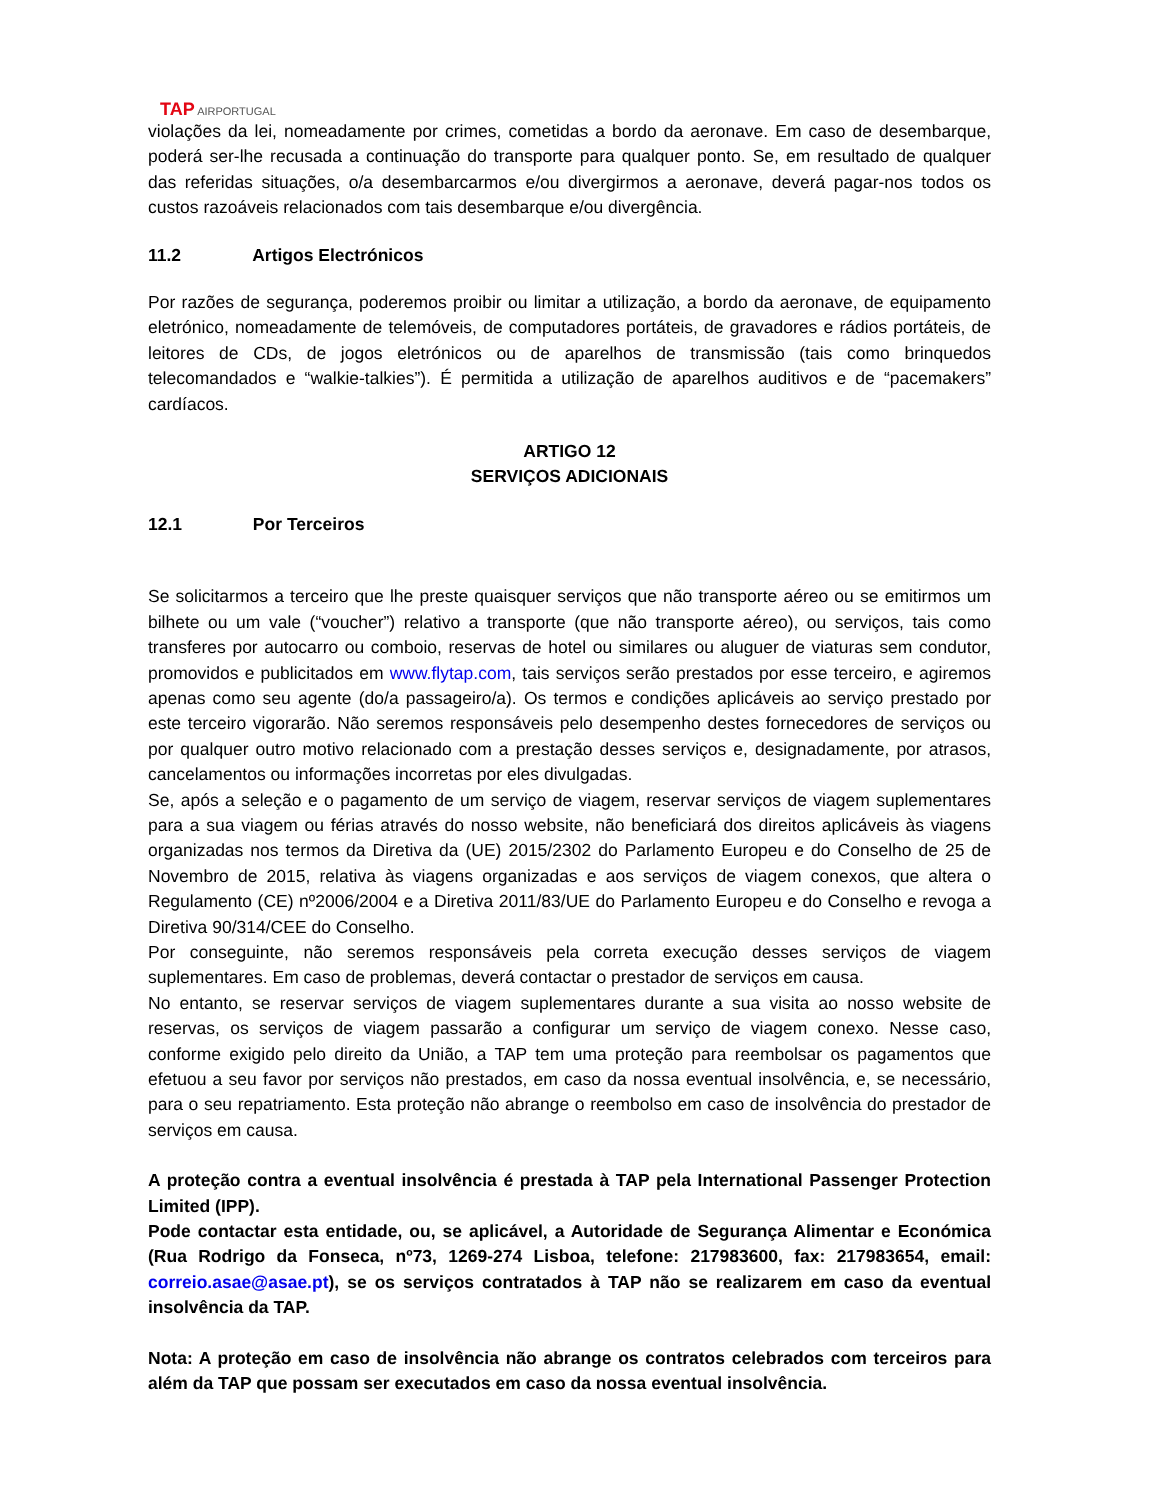TAP AIRPORTUGAL
violações da lei, nomeadamente por crimes, cometidas a bordo da aeronave. Em caso de desembarque, poderá ser-lhe recusada a continuação do transporte para qualquer ponto. Se, em resultado de qualquer das referidas situações, o/a desembarcarmos e/ou divergirmos a aeronave, deverá pagar-nos todos os custos razoáveis relacionados com tais desembarque e/ou divergência.
11.2 Artigos Electrónicos
Por razões de segurança, poderemos proibir ou limitar a utilização, a bordo da aeronave, de equipamento eletrónico, nomeadamente de telemóveis, de computadores portáteis, de gravadores e rádios portáteis, de leitores de CDs, de jogos eletrónicos ou de aparelhos de transmissão (tais como brinquedos telecomandados e “walkie-talkies”). É permitida a utilização de aparelhos auditivos e de “pacemakers” cardíacos.
ARTIGO 12
SERVIÇOS ADICIONAIS
12.1 Por Terceiros
Se solicitarmos a terceiro que lhe preste quaisquer serviços que não transporte aéreo ou se emitirmos um bilhete ou um vale (“voucher”) relativo a transporte (que não transporte aéreo), ou serviços, tais como transferes por autocarro ou comboio, reservas de hotel ou similares ou aluguer de viaturas sem condutor, promovidos e publicitados em www.flytap.com, tais serviços serão prestados por esse terceiro, e agiremos apenas como seu agente (do/a passageiro/a). Os termos e condições aplicáveis ao serviço prestado por este terceiro vigorarão. Não seremos responsáveis pelo desempenho destes fornecedores de serviços ou por qualquer outro motivo relacionado com a prestação desses serviços e, designadamente, por atrasos, cancelamentos ou informações incorretas por eles divulgadas.
Se, após a seleção e o pagamento de um serviço de viagem, reservar serviços de viagem suplementares para a sua viagem ou férias através do nosso website, não beneficiará dos direitos aplicáveis às viagens organizadas nos termos da Diretiva da (UE) 2015/2302 do Parlamento Europeu e do Conselho de 25 de Novembro de 2015, relativa às viagens organizadas e aos serviços de viagem conexos, que altera o Regulamento (CE) nº2006/2004 e a Diretiva 2011/83/UE do Parlamento Europeu e do Conselho e revoga a Diretiva 90/314/CEE do Conselho.
Por conseguinte, não seremos responsáveis pela correta execução desses serviços de viagem suplementares. Em caso de problemas, deverá contactar o prestador de serviços em causa.
No entanto, se reservar serviços de viagem suplementares durante a sua visita ao nosso website de reservas, os serviços de viagem passarão a configurar um serviço de viagem conexo. Nesse caso, conforme exigido pelo direito da União, a TAP tem uma proteção para reembolsar os pagamentos que efetuou a seu favor por serviços não prestados, em caso da nossa eventual insolvência, e, se necessário, para o seu repatriamento. Esta proteção não abrange o reembolso em caso de insolvência do prestador de serviços em causa.
A proteção contra a eventual insolvência é prestada à TAP pela International Passenger Protection Limited (IPP).
Pode contactar esta entidade, ou, se aplicável, a Autoridade de Segurança Alimentar e Económica (Rua Rodrigo da Fonseca, nº73, 1269-274 Lisboa, telefone: 217983600, fax: 217983654, email: correio.asae@asae.pt), se os serviços contratados à TAP não se realizarem em caso da eventual insolvência da TAP.
Nota: A proteção em caso de insolvência não abrange os contratos celebrados com terceiros para além da TAP que possam ser executados em caso da nossa eventual insolvência.